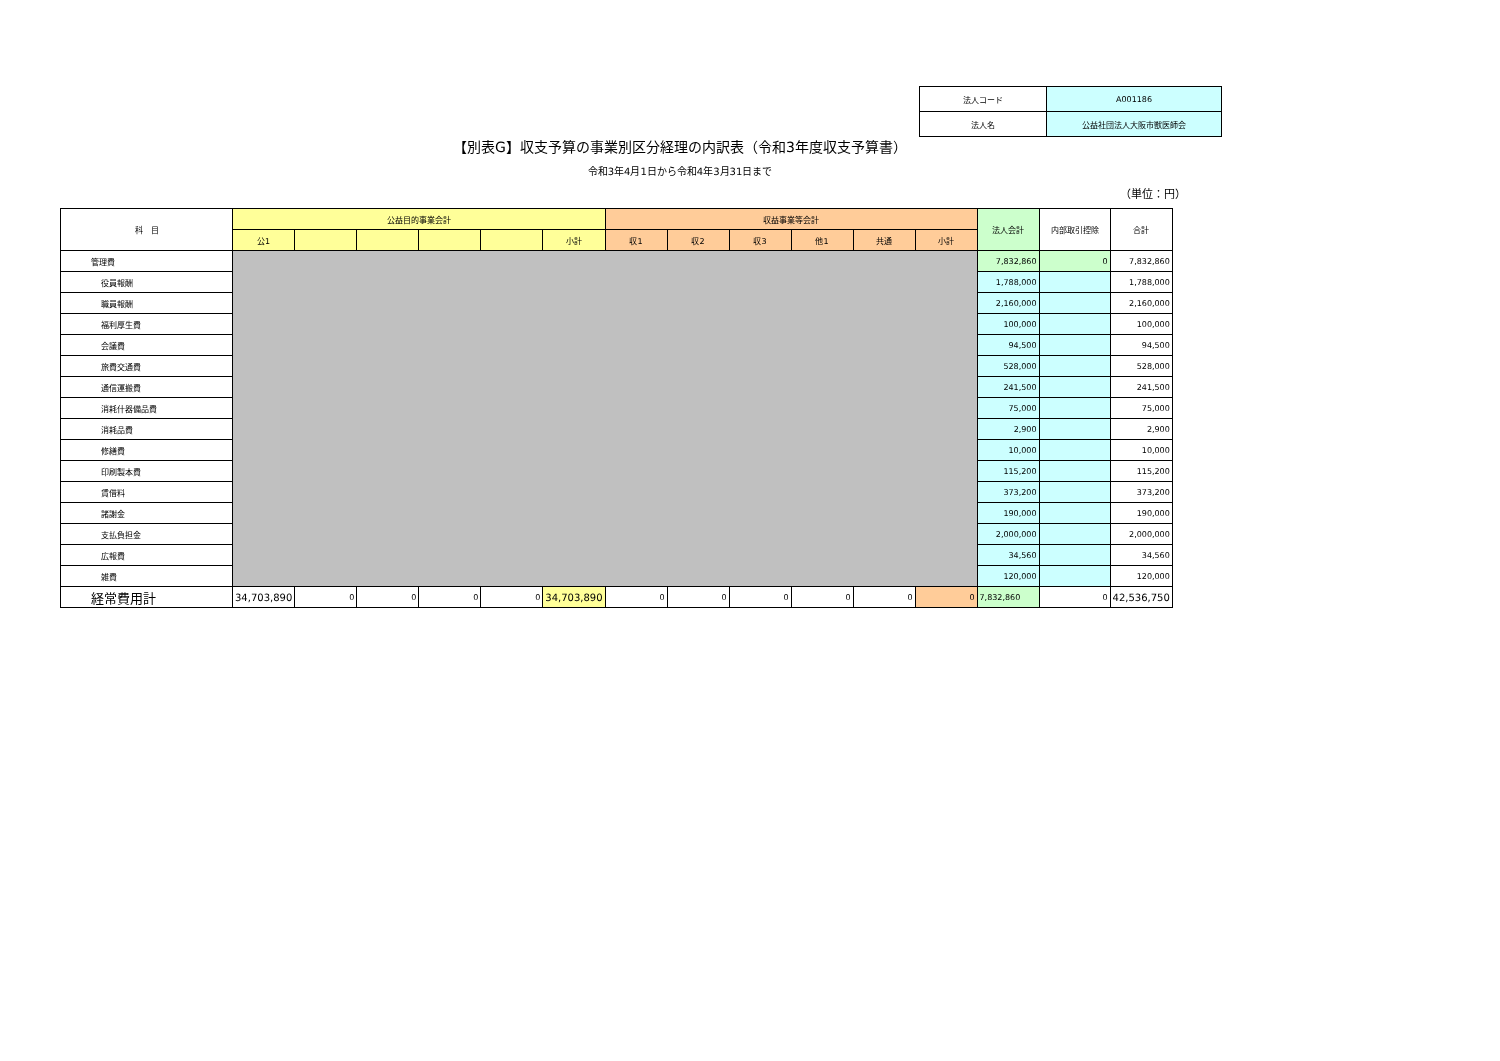| 法人コード | A001186 |
| 法人名 | 公益社団法人大阪市獣医師会 |
【別表G】収支予算の事業別区分経理の内訳表（令和3年度収支予算書）
令和3年4月1日から令和4年3月31日まで
（単位：円）
| 科 目 | 公益目的事業会計 | | | | | | 収益事業等会計 | | | | | | 法人会計 | 内部取引控除 | 合計 |
| --- | --- | --- | --- | --- | --- | --- | --- | --- | --- | --- | --- | --- | --- | --- | --- |
| | 公1 | | | | | 小計 | 収1 | 収2 | 収3 | 他1 | 共通 | 小計 | | | |
| 管理費 | | | | | | | | | | | | | 7,832,860 | 0 | 7,832,860 |
| 役員報酬 | | | | | | | | | | | | | 1,788,000 | | 1,788,000 |
| 職員報酬 | | | | | | | | | | | | | 2,160,000 | | 2,160,000 |
| 福利厚生費 | | | | | | | | | | | | | 100,000 | | 100,000 |
| 会議費 | | | | | | | | | | | | | 94,500 | | 94,500 |
| 旅費交通費 | | | | | | | | | | | | | 528,000 | | 528,000 |
| 通信運搬費 | | | | | | | | | | | | | 241,500 | | 241,500 |
| 消耗什器備品費 | | | | | | | | | | | | | 75,000 | | 75,000 |
| 消耗品費 | | | | | | | | | | | | | 2,900 | | 2,900 |
| 修繕費 | | | | | | | | | | | | | 10,000 | | 10,000 |
| 印刷製本費 | | | | | | | | | | | | | 115,200 | | 115,200 |
| 賃借料 | | | | | | | | | | | | | 373,200 | | 373,200 |
| 諸謝金 | | | | | | | | | | | | | 190,000 | | 190,000 |
| 支払負担金 | | | | | | | | | | | | | 2,000,000 | | 2,000,000 |
| 広報費 | | | | | | | | | | | | | 34,560 | | 34,560 |
| 雑費 | | | | | | | | | | | | | 120,000 | | 120,000 |
| 経常費用計 | 34,703,890 | 0 | 0 | 0 | 0 | 34,703,890 | 0 | 0 | 0 | 0 | 0 | 0 | 7,832,860 | 0 | 42,536,750 |